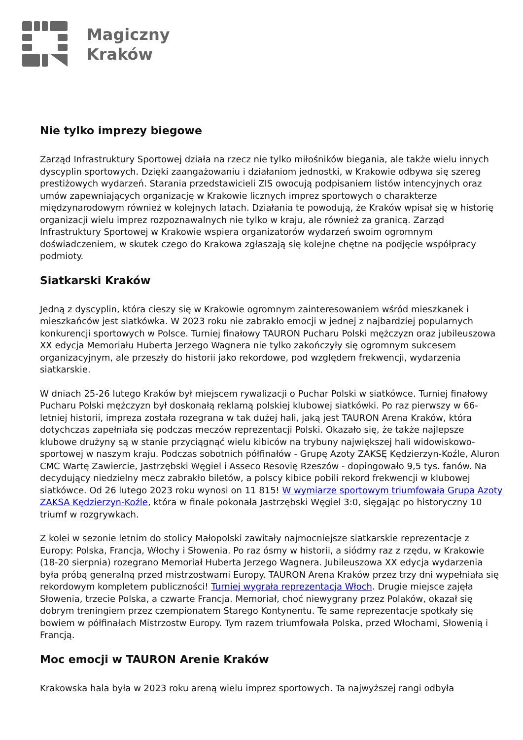Magiczny
Kraków
Nie tylko imprezy biegowe
Zarząd Infrastruktury Sportowej działa na rzecz nie tylko miłośników biegania, ale także wielu innych dyscyplin sportowych. Dzięki zaangażowaniu i działaniom jednostki, w Krakowie odbywa się szereg prestiżowych wydarzeń. Starania przedstawicieli ZIS owocują podpisaniem listów intencyjnych oraz umów zapewniających organizację w Krakowie licznych imprez sportowych o charakterze międzynarodowym również w kolejnych latach. Działania te powodują, że Kraków wpisał się w historię organizacji wielu imprez rozpoznawalnych nie tylko w kraju, ale również za granicą. Zarząd Infrastruktury Sportowej w Krakowie wspiera organizatorów wydarzeń swoim ogromnym doświadczeniem, w skutek czego do Krakowa zgłaszają się kolejne chętne na podjęcie współpracy podmioty.
Siatkarski Kraków
Jedną z dyscyplin, która cieszy się w Krakowie ogromnym zainteresowaniem wśród mieszkanek i mieszkańców jest siatkówka. W 2023 roku nie zabrakło emocji w jednej z najbardziej popularnych konkurencji sportowych w Polsce. Turniej finałowy TAURON Pucharu Polski mężczyzn oraz jubileuszowa XX edycja Memoriału Huberta Jerzego Wagnera nie tylko zakończyły się ogromnym sukcesem organizacyjnym, ale przeszły do historii jako rekordowe, pod względem frekwencji, wydarzenia siatkarskie.
W dniach 25-26 lutego Kraków był miejscem rywalizacji o Puchar Polski w siatkówce. Turniej finałowy Pucharu Polski mężczyzn był doskonałą reklamą polskiej klubowej siatkówki. Po raz pierwszy w 66-letniej historii, impreza została rozegrana w tak dużej hali, jaką jest TAURON Arena Kraków, która dotychczas zapełniała się podczas meczów reprezentacji Polski. Okazało się, że także najlepsze klubowe drużyny są w stanie przyciągnąć wielu kibiców na trybuny największej hali widowiskowo-sportowej w naszym kraju. Podczas sobotnich półfinałów - Grupę Azoty ZAKSĘ Kędzierzyn-Koźle, Aluron CMC Wartę Zawiercie, Jastrzębski Węgiel i Asseco Resovię Rzeszów - dopingowało 9,5 tys. fanów. Na decydujący niedzielny mecz zabrakło biletów, a polscy kibice pobili rekord frekwencji w klubowej siatkówce. Od 26 lutego 2023 roku wynosi on 11 815! W wymiarze sportowym triumfowała Grupa Azoty ZAKSA Kędzierzyn-Koźle, która w finale pokonała Jastrzębski Węgiel 3:0, sięgając po historyczny 10 triumf w rozgrywkach.
Z kolei w sezonie letnim do stolicy Małopolski zawitały najmocniejsze siatkarskie reprezentacje z Europy: Polska, Francja, Włochy i Słowenia. Po raz ósmy w historii, a siódmy raz z rzędu, w Krakowie (18-20 sierpnia) rozegrano Memoriał Huberta Jerzego Wagnera. Jubileuszowa XX edycja wydarzenia była próbą generalną przed mistrzostwami Europy. TAURON Arena Kraków przez trzy dni wypełniała się rekordowym kompletem publiczności! Turniej wygrała reprezentacja Włoch. Drugie miejsce zajęła Słowenia, trzecie Polska, a czwarte Francja. Memoriał, choć niewygrany przez Polaków, okazał się dobrym treningiem przez czempionatem Starego Kontynentu. Te same reprezentacje spotkały się bowiem w półfinałach Mistrzostw Europy. Tym razem triumfowała Polska, przed Włochami, Słowenią i Francją.
Moc emocji w TAURON Arenie Kraków
Krakowska hala była w 2023 roku areną wielu imprez sportowych. Ta najwyższej rangi odbyła